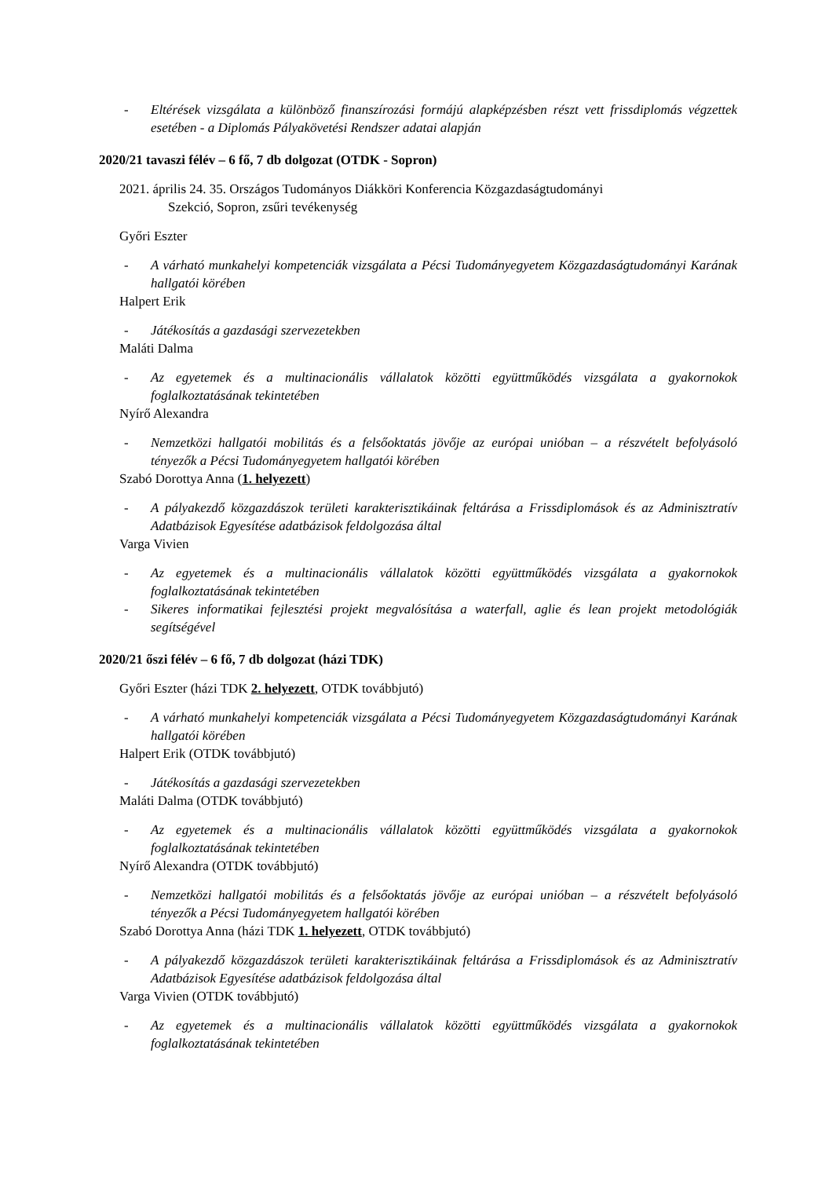- Eltérések vizsgálata a különböző finanszírozási formájú alapképzésben részt vett frissdiplomás végzettek esetében - a Diplomás Pályakövetési Rendszer adatai alapján
2020/21 tavaszi félév – 6 fő, 7 db dolgozat (OTDK - Sopron)
2021. április 24. 35. Országos Tudományos Diákköri Konferencia Közgazdaságtudományi
Szekció, Sopron, zsűri tevékenység
Győri Eszter
- A várható munkahelyi kompetenciák vizsgálata a Pécsi Tudományegyetem Közgazdaságtudományi Karának hallgatói körében
Halpert Erik
- Játékosítás a gazdasági szervezetekben
Maláti Dalma
- Az egyetemek és a multinacionális vállalatok közötti együttműködés vizsgálata a gyakornokok foglalkoztatásának tekintetében
Nyírő Alexandra
- Nemzetközi hallgatói mobilitás és a felsőoktatás jövője az európai unióban – a részvételt befolyásoló tényezők a Pécsi Tudományegyetem hallgatói körében
Szabó Dorottya Anna (1. helyezett)
- A pályakezdő közgazdászok területi karakterisztikáinak feltárása a Frissdiplomások és az Adminisztratív Adatbázisok Egyesítése adatbázisok feldolgozása által
Varga Vivien
- Az egyetemek és a multinacionális vállalatok közötti együttműködés vizsgálata a gyakornokok foglalkoztatásának tekintetében
- Sikeres informatikai fejlesztési projekt megvalósítása a waterfall, aglie és lean projekt metodológiák segítségével
2020/21 őszi félév – 6 fő, 7 db dolgozat (házi TDK)
Győri Eszter (házi TDK 2. helyezett, OTDK továbbjutó)
- A várható munkahelyi kompetenciák vizsgálata a Pécsi Tudományegyetem Közgazdaságtudományi Karának hallgatói körében
Halpert Erik (OTDK továbbjutó)
- Játékosítás a gazdasági szervezetekben
Maláti Dalma (OTDK továbbjutó)
- Az egyetemek és a multinacionális vállalatok közötti együttműködés vizsgálata a gyakornokok foglalkoztatásának tekintetében
Nyírő Alexandra (OTDK továbbjutó)
- Nemzetközi hallgatói mobilitás és a felsőoktatás jövője az európai unióban – a részvételt befolyásoló tényezők a Pécsi Tudományegyetem hallgatói körében
Szabó Dorottya Anna (házi TDK 1. helyezett, OTDK továbbjutó)
- A pályakezdő közgazdászok területi karakterisztikáinak feltárása a Frissdiplomások és az Adminisztratív Adatbázisok Egyesítése adatbázisok feldolgozása által
Varga Vivien (OTDK továbbjutó)
- Az egyetemek és a multinacionális vállalatok közötti együttműködés vizsgálata a gyakornokok foglalkoztatásának tekintetében